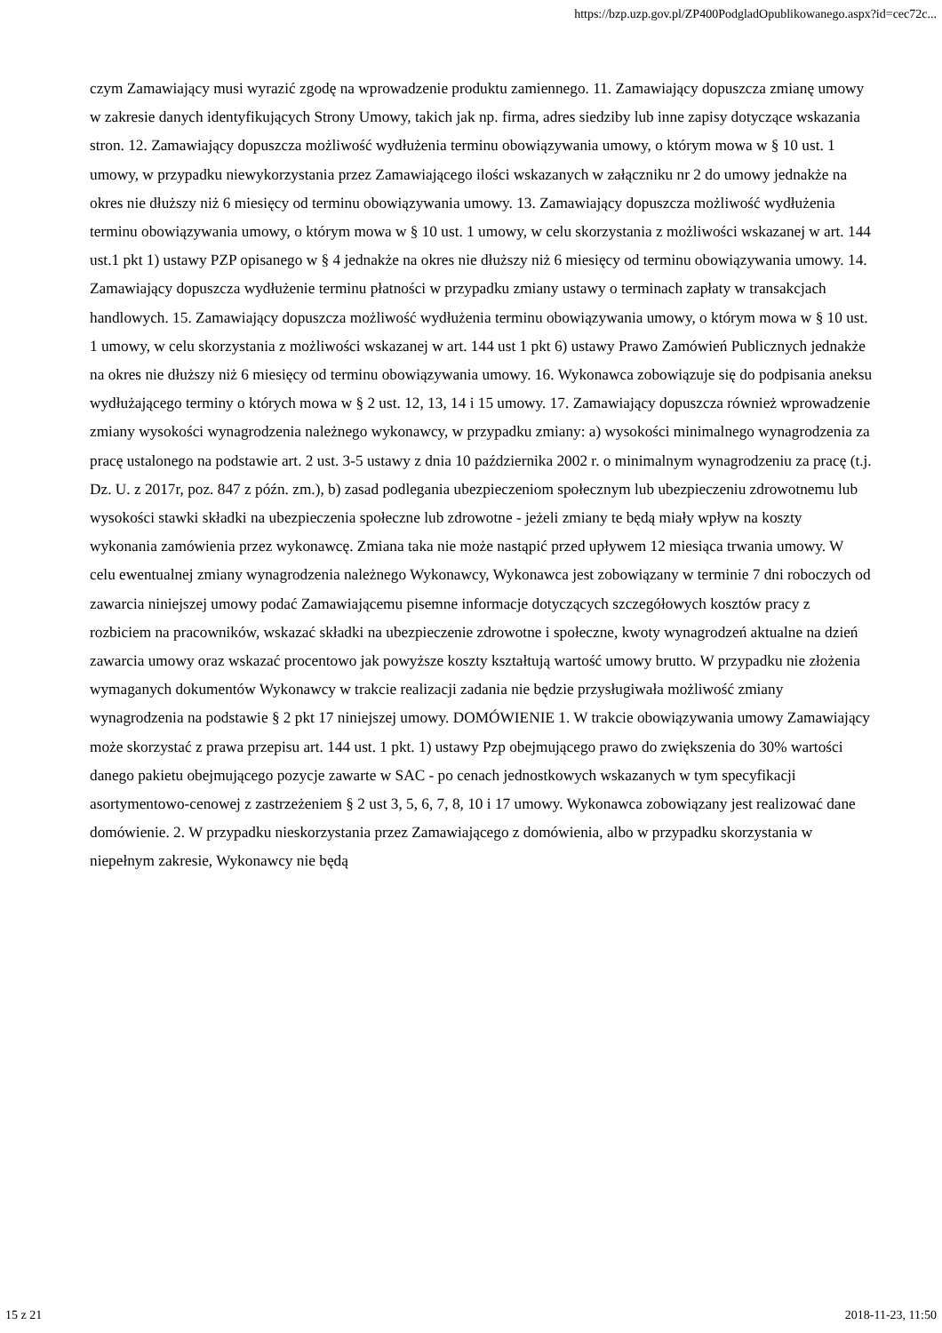https://bzp.uzp.gov.pl/ZP400PodgladOpublikowanego.aspx?id=cec72c...
czym Zamawiający musi wyrazić zgodę na wprowadzenie produktu zamiennego. 11. Zamawiający dopuszcza zmianę umowy w zakresie danych identyfikujących Strony Umowy, takich jak np. firma, adres siedziby lub inne zapisy dotyczące wskazania stron. 12. Zamawiający dopuszcza możliwość wydłużenia terminu obowiązywania umowy, o którym mowa w § 10 ust. 1 umowy, w przypadku niewykorzystania przez Zamawiającego ilości wskazanych w załączniku nr 2 do umowy jednakże na okres nie dłuższy niż 6 miesięcy od terminu obowiązywania umowy. 13. Zamawiający dopuszcza możliwość wydłużenia terminu obowiązywania umowy, o którym mowa w § 10 ust. 1 umowy, w celu skorzystania z możliwości wskazanej w art. 144 ust.1 pkt 1) ustawy PZP opisanego w § 4 jednakże na okres nie dłuższy niż 6 miesięcy od terminu obowiązywania umowy. 14. Zamawiający dopuszcza wydłużenie terminu płatności w przypadku zmiany ustawy o terminach zapłaty w transakcjach handlowych. 15. Zamawiający dopuszcza możliwość wydłużenia terminu obowiązywania umowy, o którym mowa w § 10 ust. 1 umowy, w celu skorzystania z możliwości wskazanej w art. 144 ust 1 pkt 6) ustawy Prawo Zamówień Publicznych jednakże na okres nie dłuższy niż 6 miesięcy od terminu obowiązywania umowy. 16. Wykonawca zobowiązuje się do podpisania aneksu wydłużającego terminy o których mowa w § 2 ust. 12, 13, 14 i 15 umowy. 17. Zamawiający dopuszcza również wprowadzenie zmiany wysokości wynagrodzenia należnego wykonawcy, w przypadku zmiany: a) wysokości minimalnego wynagrodzenia za pracę ustalonego na podstawie art. 2 ust. 3-5 ustawy z dnia 10 października 2002 r. o minimalnym wynagrodzeniu za pracę (t.j. Dz. U. z 2017r, poz. 847 z późn. zm.), b) zasad podlegania ubezpieczeniom społecznym lub ubezpieczeniu zdrowotnemu lub wysokości stawki składki na ubezpieczenia społeczne lub zdrowotne - jeżeli zmiany te będą miały wpływ na koszty wykonania zamówienia przez wykonawcę. Zmiana taka nie może nastąpić przed upływem 12 miesiąca trwania umowy. W celu ewentualnej zmiany wynagrodzenia należnego Wykonawcy, Wykonawca jest zobowiązany w terminie 7 dni roboczych od zawarcia niniejszej umowy podać Zamawiającemu pisemne informacje dotyczących szczegółowych kosztów pracy z rozbiciem na pracowników, wskazać składki na ubezpieczenie zdrowotne i społeczne, kwoty wynagrodzeń aktualne na dzień zawarcia umowy oraz wskazać procentowo jak powyższe koszty kształtują wartość umowy brutto. W przypadku nie złożenia wymaganych dokumentów Wykonawcy w trakcie realizacji zadania nie będzie przysługiwała możliwość zmiany wynagrodzenia na podstawie § 2 pkt 17 niniejszej umowy. DOMÓWIENIE 1. W trakcie obowiązywania umowy Zamawiający może skorzystać z prawa przepisu art. 144 ust. 1 pkt. 1) ustawy Pzp obejmującego prawo do zwiększenia do 30% wartości danego pakietu obejmującego pozycje zawarte w SAC - po cenach jednostkowych wskazanych w tym specyfikacji asortymentowo-cenowej z zastrzeżeniem § 2 ust 3, 5, 6, 7, 8, 10 i 17 umowy. Wykonawca zobowiązany jest realizować dane domówienie. 2. W przypadku nieskorzystania przez Zamawiającego z domówienia, albo w przypadku skorzystania w niepełnym zakresie, Wykonawcy nie będą
15 z 21 2018-11-23, 11:50